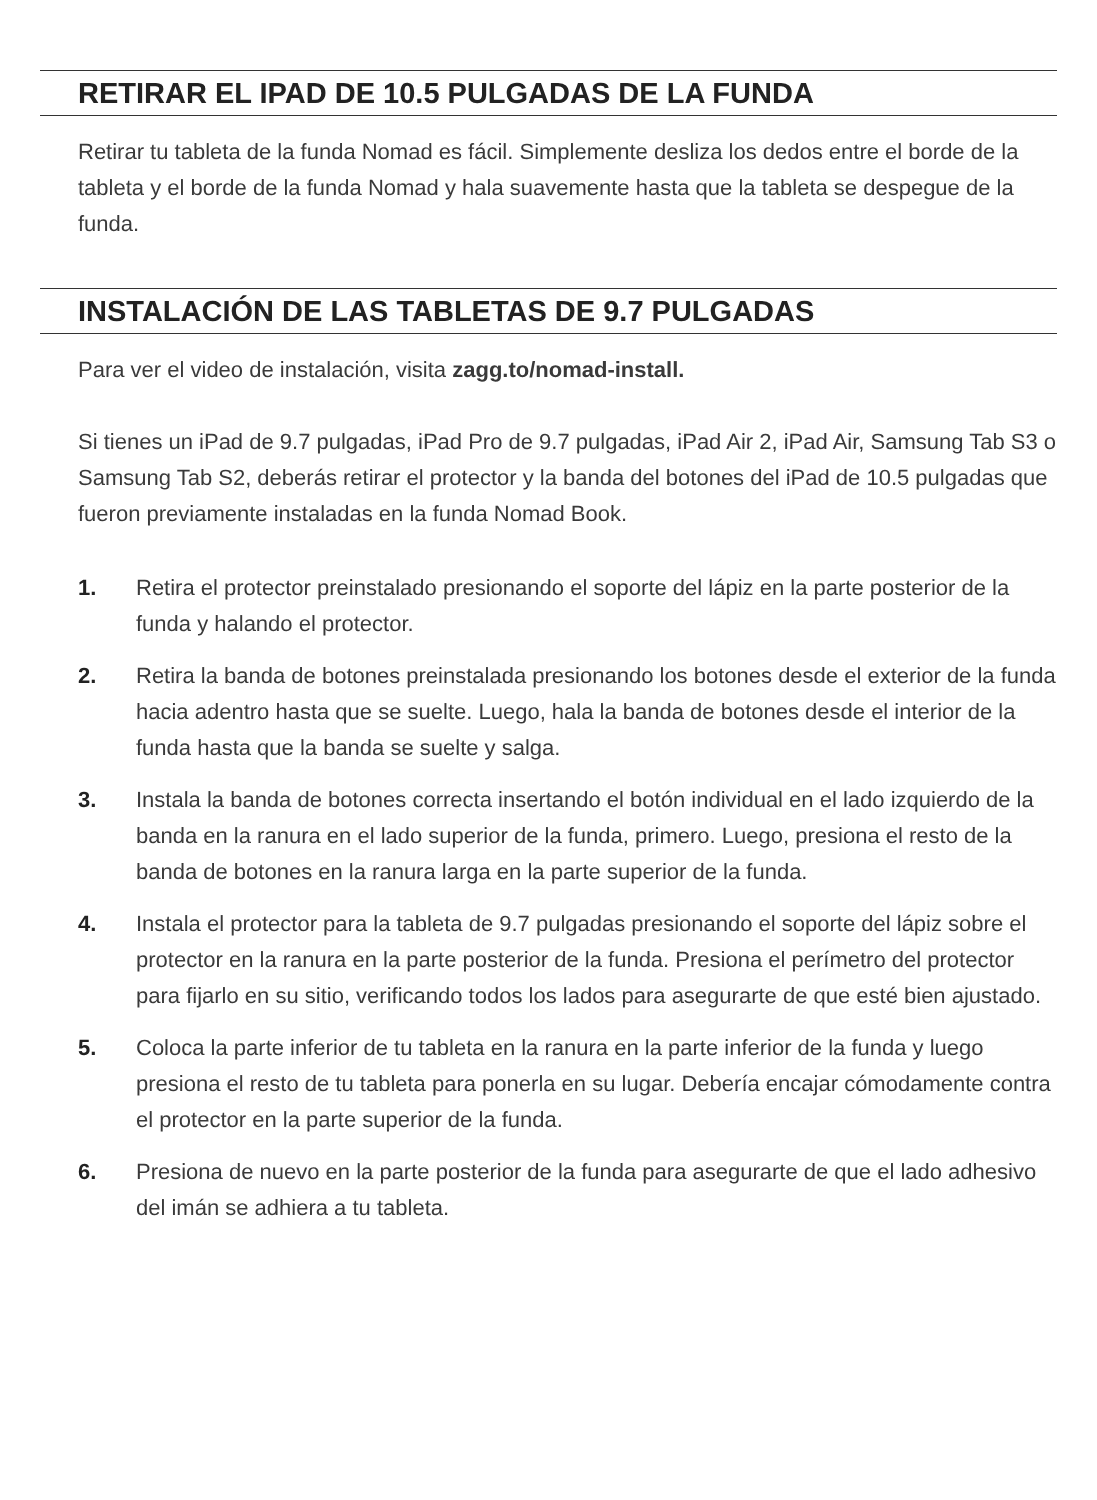RETIRAR EL IPAD DE 10.5 PULGADAS DE LA FUNDA
Retirar tu tableta de la funda Nomad es fácil. Simplemente desliza los dedos entre el borde de la tableta y el borde de la funda Nomad y hala suavemente hasta que la tableta se despegue de la funda.
INSTALACIÓN DE LAS TABLETAS DE 9.7 PULGADAS
Para ver el video de instalación, visita zagg.to/nomad-install.
Si tienes un iPad de 9.7 pulgadas, iPad Pro de 9.7 pulgadas, iPad Air 2, iPad Air, Samsung Tab S3 o Samsung Tab S2, deberás retirar el protector y la banda del botones del iPad de 10.5 pulgadas que fueron previamente instaladas en la funda Nomad Book.
1. Retira el protector preinstalado presionando el soporte del lápiz en la parte posterior de la funda y halando el protector.
2. Retira la banda de botones preinstalada presionando los botones desde el exterior de la funda hacia adentro hasta que se suelte. Luego, hala la banda de botones desde el interior de la funda hasta que la banda se suelte y salga.
3. Instala la banda de botones correcta insertando el botón individual en el lado izquierdo de la banda en la ranura en el lado superior de la funda, primero. Luego, presiona el resto de la banda de botones en la ranura larga en la parte superior de la funda.
4. Instala el protector para la tableta de 9.7 pulgadas presionando el soporte del lápiz sobre el protector en la ranura en la parte posterior de la funda. Presiona el perímetro del protector para fijarlo en su sitio, verificando todos los lados para asegurarte de que esté bien ajustado.
5. Coloca la parte inferior de tu tableta en la ranura en la parte inferior de la funda y luego presiona el resto de tu tableta para ponerla en su lugar. Debería encajar cómodamente contra el protector en la parte superior de la funda.
6. Presiona de nuevo en la parte posterior de la funda para asegurarte de que el lado adhesivo del imán se adhiera a tu tableta.